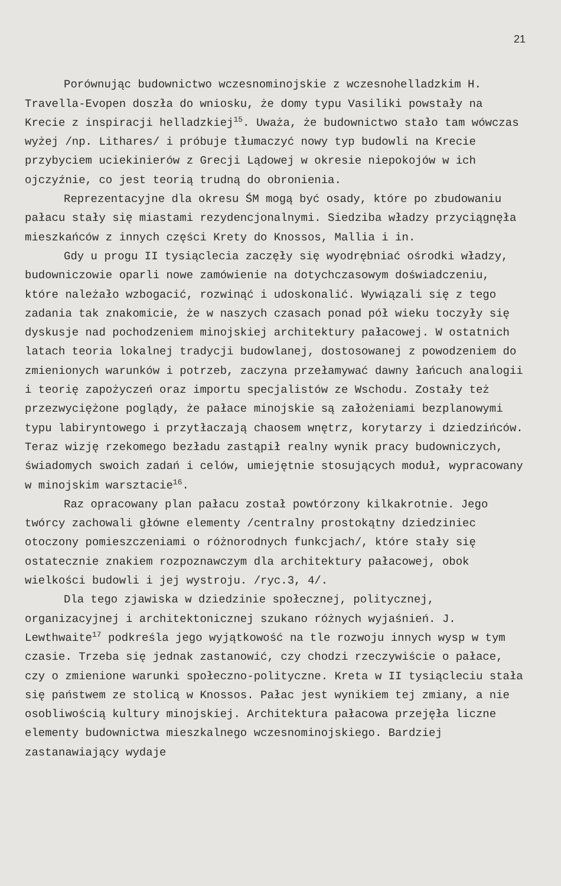21
Porównując budownictwo wczesnominojskie z wczesnohelladzkim H. Travella-Evopen doszła do wniosku, że domy typu Vasiliki powstały na Krecie z inspiracji helladzkiej<sup>15</sup>. Uważa, że budownictwo stało tam wówczas wyżej /np. Lithares/ i próbuje tłumaczyć nowy typ budowli na Krecie przybyciem uciekinierów z Grecji Lądowej w okresie niepokojów w ich ojczyźnie, co jest teorią trudną do obronienia.
Reprezentacyjne dla okresu ŚM mogą być osady, które po zbudowaniu pałacu stały się miastami rezydencjonalnymi. Siedziba władzy przyciągnęła mieszkańców z innych części Krety do Knossos, Mallia i in.
Gdy u progu II tysiąclecia zaczęły się wyodrębniać ośrodki władzy, budowniczowie oparli nowe zamówienie na dotychczasowym doświadczeniu, które należało wzbogacić, rozwinąć i udoskonalić. Wywiązali się z tego zadania tak znakomicie, że w naszych czasach ponad pół wieku toczyły się dyskusje nad pochodzeniem minojskiej architektury pałacowej. W ostatnich latach teoria lokalnej tradycji budowlanej, dostosowanej z powodzeniem do zmienionych warunków i potrzeb, zaczyna przełamywać dawny łańcuch analogii i teorię zapożyczeń oraz importu specjalistów ze Wschodu. Zostały też przezwyciężone poglądy, że pałace minojskie są założeniami bezplanowymi typu labiryntowego i przytłaczają chaosem wnętrz, korytarzy i dziedzińców. Teraz wizję rzekomego bezładu zastąpił realny wynik pracy budowniczych, świadomych swoich zadań i celów, umiejętnie stosujących moduł, wypracowany w minojskim warsztacie<sup>16</sup>.
Raz opracowany plan pałacu został powtórzony kilkakrotnie. Jego twórcy zachowali główne elementy /centralny prostokątny dziedziniec otoczony pomieszczeniami o różnorodnych funkcjach/, które stały się ostatecznie znakiem rozpoznawczym dla architektury pałacowej, obok wielkości budowli i jej wystroju. /ryc.3, 4/.
Dla tego zjawiska w dziedzinie społecznej, politycznej, organizacyjnej i architektonicznej szukano różnych wyjaśnień. J. Lewthwaite<sup>17</sup> podkreśla jego wyjątkowość na tle rozwoju innych wysp w tym czasie. Trzeba się jednak zastanowić, czy chodzi rzeczywiście o pałace, czy o zmienione warunki społeczno-polityczne. Kreta w II tysiącleciu stała się państwem ze stolicą w Knossos. Pałac jest wynikiem tej zmiany, a nie osobliwością kultury minojskiej. Architektura pałacowa przejęła liczne elementy budownictwa mieszkalnego wczesnominojskiego. Bardziej zastanawiający wydaje